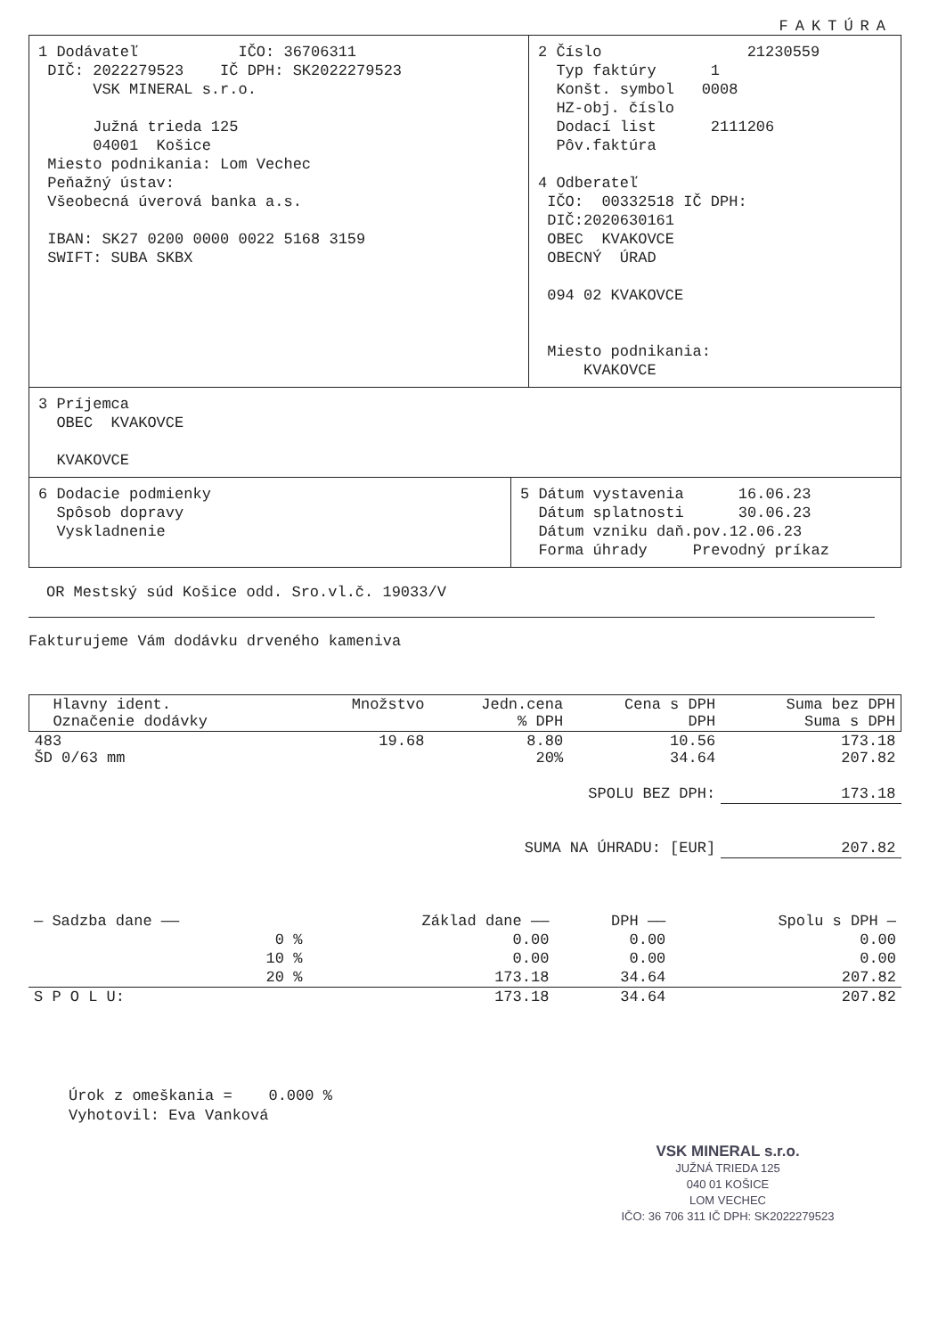FAKTÚRA
1 Dodávateľ IČO: 36706311 DIČ: 2022279523 IČ DPH: SK2022279523 VSK MINERAL s.r.o. Južná trieda 125 04001 Košice Miesto podnikania: Lom Vechec Peňažný ústav: Všeobecná úverová banka a.s. IBAN: SK27 0200 0000 0022 5168 3159 SWIFT: SUBA SKBX
2 Číslo 21230559 Typ faktúry 1 Konšt. symbol 0008 HZ-obj. číslo Dodací list 2111206 Pôv.faktúra 4 Odberateľ IČO: 00332518 IČ DPH: DIČ:2020630161 OBEC KVAKOVCE OBECNÝ ÚRAD 094 02 KVAKOVCE Miesto podnikania: KVAKOVCE
3 Príjemca OBEC KVAKOVCE KVAKOVCE
6 Dodacie podmienky Spôsob dopravy Vyskladnenie
5 Dátum vystavenia 16.06.23 Dátum splatnosti 30.06.23 Dátum vzniku daň.pov.12.06.23 Forma úhrady Prevodný príkaz
OR Mestský súd Košice odd. Sro.vl.č. 19033/V
Fakturujeme Vám dodávku drveného kameniva
| Hlavny ident. Označenie dodávky | Množstvo | Jedn.cena % DPH | Cena s DPH DPH | Suma bez DPH Suma s DPH |
| --- | --- | --- | --- | --- |
| 483 ŠD 0/63 mm | 19.68 | 8.80 20% | 10.56 34.64 | 173.18 207.82 |
| SPOLU BEZ DPH: | | | | 173.18 |
| SUMA NA ÚHRADU: [EUR] | | | | 207.82 |
| — Sadzba dane —— | Základ dane —— | DPH —— | Spolu s DPH — |
| --- | --- | --- | --- |
| 0 % | 0.00 | 0.00 | 0.00 |
| 10 % | 0.00 | 0.00 | 0.00 |
| 20 % | 173.18 | 34.64 | 207.82 |
| S P O L U: | 173.18 | 34.64 | 207.82 |
Úrok z omeškania = 0.000 % Vyhotovil: Eva Vanková
VSK MINERAL s.r.o.
JUŽNÁ TRIEDA 125
040 01 KOŠICE
LOM VECHEC
IČO: 36 706 311 IČ DPH: SK2022279523